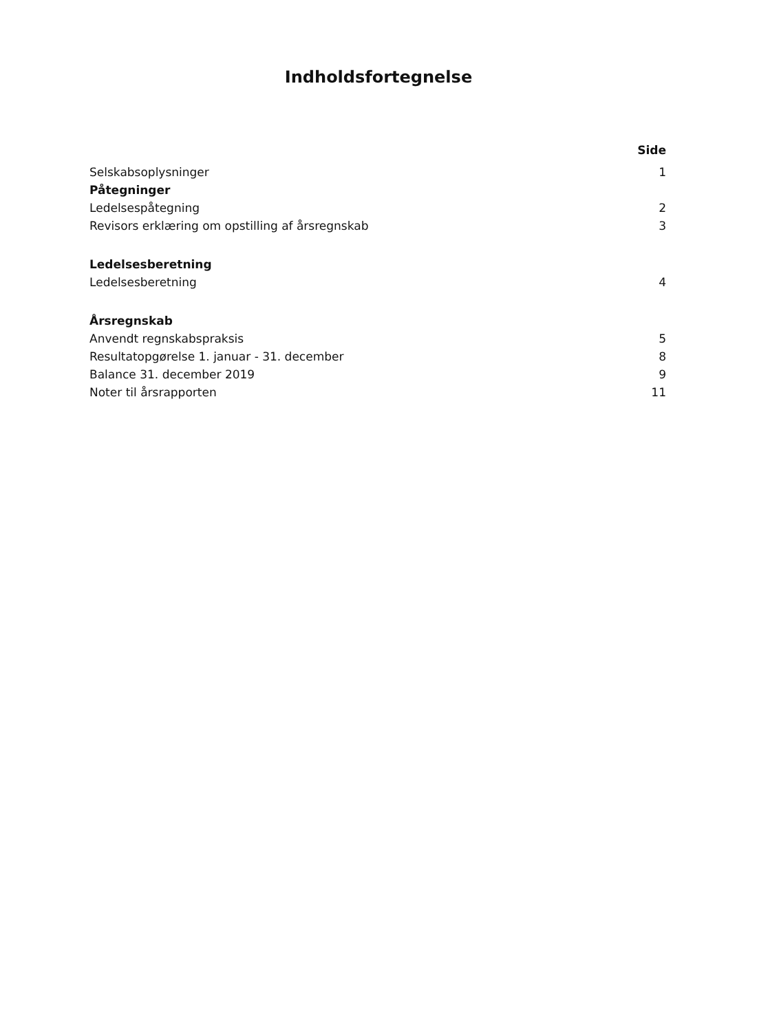Indholdsfortegnelse
Side
Selskabsoplysninger 1
Påtegninger
Ledelsespåtegning 2
Revisors erklæring om opstilling af årsregnskab 3
Ledelsesberetning
Ledelsesberetning 4
Årsregnskab
Anvendt regnskabspraksis 5
Resultatopgørelse 1. januar - 31. december 8
Balance 31. december 2019 9
Noter til årsrapporten 11